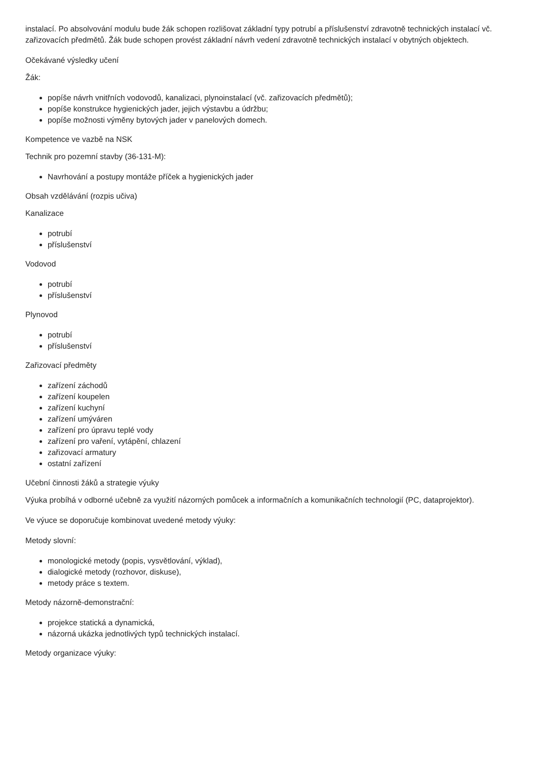instalací. Po absolvování modulu bude žák schopen rozlišovat základní typy potrubí a příslušenství zdravotně technických instalací vč. zařizovacích předmětů. Žák bude schopen provést základní návrh vedení zdravotně technických instalací v obytných objektech.
Očekávané výsledky učení
Žák:
popíše návrh vnitřních vodovodů, kanalizaci, plynoinstalací (vč. zařizovacích předmětů);
popíše konstrukce hygienických jader, jejich výstavbu a údržbu;
popíše možnosti výměny bytových jader v panelových domech.
Kompetence ve vazbě na NSK
Technik pro pozemní stavby (36-131-M):
Navrhování a postupy montáže příček a hygienických jader
Obsah vzdělávání (rozpis učiva)
Kanalizace
potrubí
příslušenství
Vodovod
potrubí
příslušenství
Plynovod
potrubí
příslušenství
Zařizovací předměty
zařízení záchodů
zařízení koupelen
zařízení kuchyní
zařízení umýváren
zařízení pro úpravu teplé vody
zařízení pro vaření, vytápění, chlazení
zařizovací armatury
ostatní zařízení
Učební činnosti žáků a strategie výuky
Výuka probíhá v odborné učebně za využití názorných pomůcek a informačních a komunikačních technologií (PC, dataprojektor).
Ve výuce se doporučuje kombinovat uvedené metody výuky:
Metody slovní:
monologické metody (popis, vysvětlování, výklad),
dialogické metody (rozhovor, diskuse),
metody práce s textem.
Metody názorně-demonstrační:
projekce statická a dynamická,
názorná ukázka jednotlivých typů technických instalací.
Metody organizace výuky: